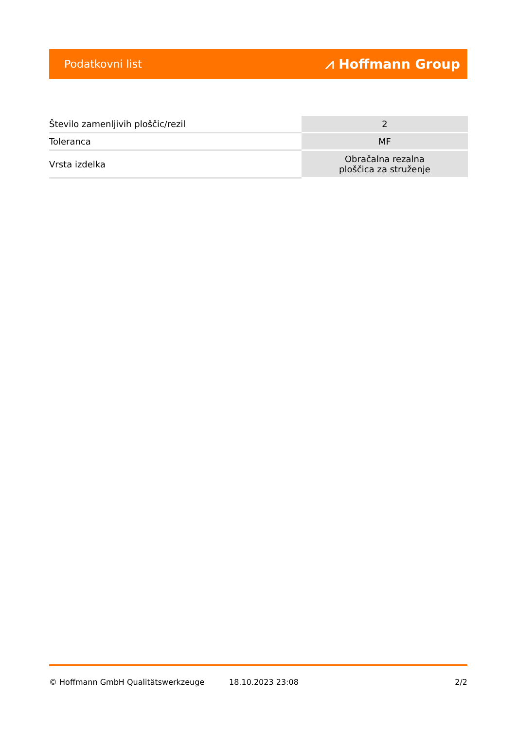Podatkovni list ⩘ Hoffmann Group
| Število zamenljivih ploščic/rezil | 2 |
| Toleranca | MF |
| Vrsta izdelka | Obračalna rezalna ploščica za struženje |
© Hoffmann GmbH Qualitätswerkzeuge 18.10.2023 23:08 2/2